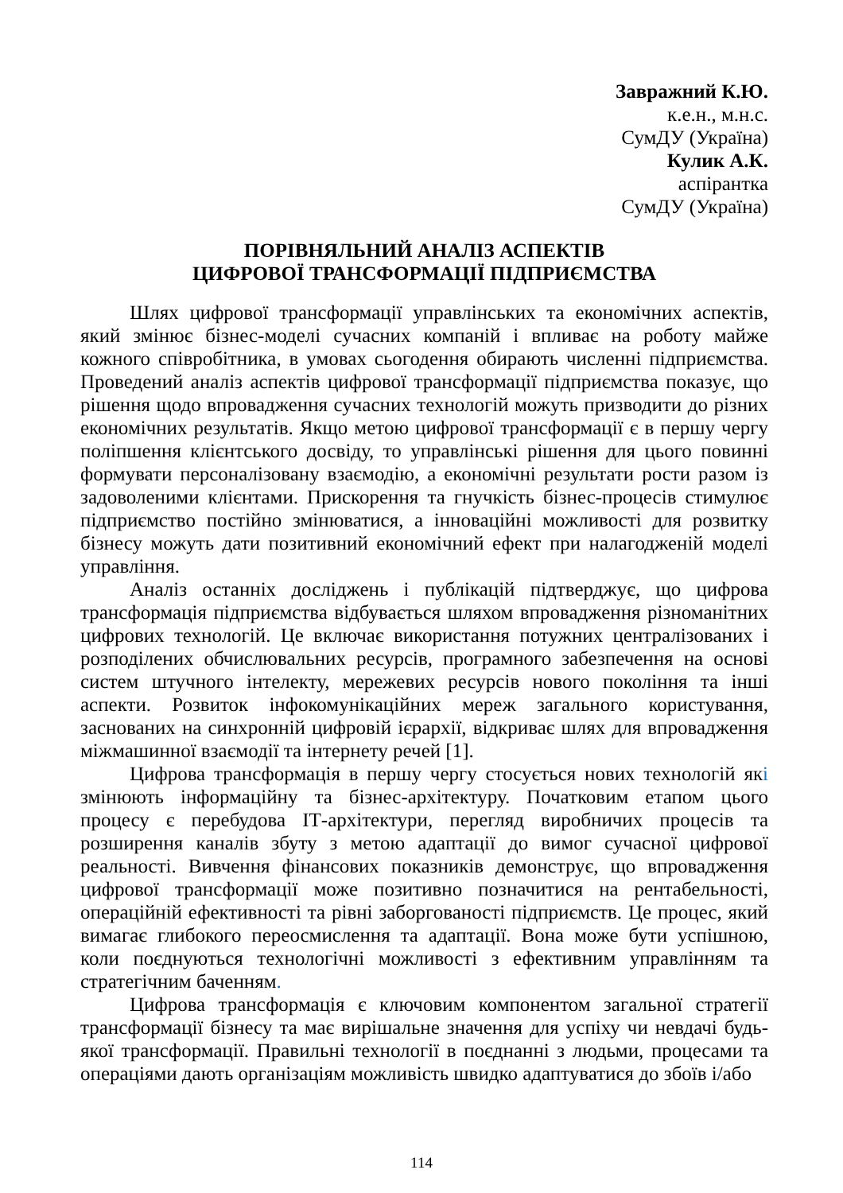Завражний К.Ю.
к.е.н., м.н.с.
СумДУ (Україна)
Кулик А.К.
аспірантка
СумДУ (Україна)
ПОРІВНЯЛЬНИЙ АНАЛІЗ АСПЕКТІВ
ЦИФРОВОЇ ТРАНСФОРМАЦІЇ ПІДПРИЄМСТВА
Шлях цифрової трансформації управлінських та економічних аспектів, який змінює бізнес-моделі сучасних компаній і впливає на роботу майже кожного співробітника, в умовах сьогодення обирають численні підприємства. Проведений аналіз аспектів цифрової трансформації підприємства показує, що рішення щодо впровадження сучасних технологій можуть призводити до різних економічних результатів. Якщо метою цифрової трансформації є в першу чергу поліпшення клієнтського досвіду, то управлінські рішення для цього повинні формувати персоналізовану взаємодію, а економічні результати рости разом із задоволеними клієнтами. Прискорення та гнучкість бізнес-процесів стимулює підприємство постійно змінюватися, а інноваційні можливості для розвитку бізнесу можуть дати позитивний економічний ефект при налагодженій моделі управління.
Аналіз останніх досліджень і публікацій підтверджує, що цифрова трансформація підприємства відбувається шляхом впровадження різноманітних цифрових технологій. Це включає використання потужних централізованих і розподілених обчислювальних ресурсів, програмного забезпечення на основі систем штучного інтелекту, мережевих ресурсів нового покоління та інші аспекти. Розвиток інфокомунікаційних мереж загального користування, заснованих на синхронній цифровій ієрархії, відкриває шлях для впровадження міжмашинної взаємодії та інтернету речей [1].
Цифрова трансформація в першу чергу стосується нових технологій які змінюють інформаційну та бізнес-архітектуру. Початковим етапом цього процесу є перебудова ІТ-архітектури, перегляд виробничих процесів та розширення каналів збуту з метою адаптації до вимог сучасної цифрової реальності. Вивчення фінансових показників демонструє, що впровадження цифрової трансформації може позитивно позначитися на рентабельності, операційній ефективності та рівні заборгованості підприємств. Це процес, який вимагає глибокого переосмислення та адаптації. Вона може бути успішною, коли поєднуються технологічні можливості з ефективним управлінням та стратегічним баченням.
Цифрова трансформація є ключовим компонентом загальної стратегії трансформації бізнесу та має вирішальне значення для успіху чи невдачі будь-якої трансформації. Правильні технології в поєднанні з людьми, процесами та операціями дають організаціям можливість швидко адаптуватися до збоїв і/або
114